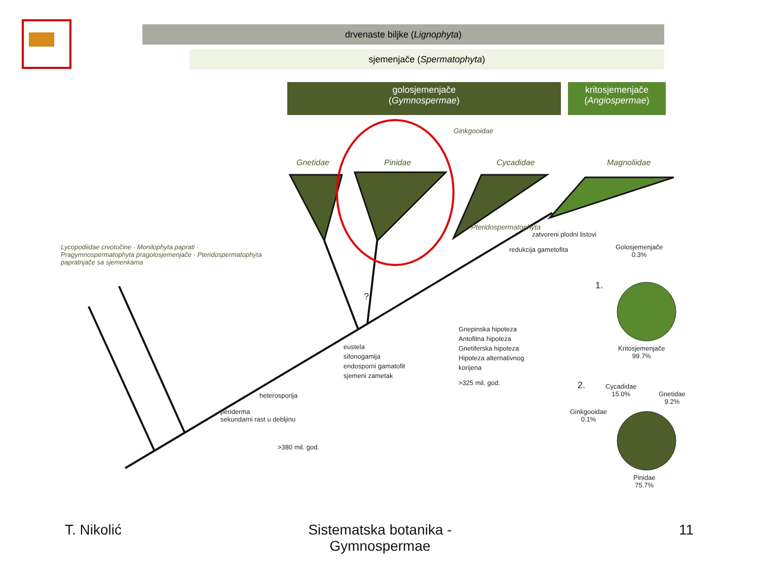drvenaste biljke (Lignophyta)
sjemenjače (Spermatophyta)
golosjemenjače
(Gymnospermae)
kritosjemenjače
(Angiospermae)
Gnetidae Pinidae Cycadidae Magnoliidae
Ginkgooidae
Pteridospermatophyta
Lycopodiidae crvotočine · Monilophyta paprati · Pragymnospermatophyta pragolosjemenjače · Pteridospermatophyta papratnjače sa sjemenkama
zatvoreni plodni listovi
redukcija gametofita
eustela
sifonogamija
endosporni gamatofit
sjemeni zametak
heterosporija
periderma
sekundarni rast u debljinu
>380 mil. god.
Gnepinska hipoteza
Antofitna hipoteza
Gnetiferska hipoteza
Hipoteza alternativnog
korijena
>325 mil. god.
?
Golosjemenjače
0.3%
1.
Kritosjemenjače
99.7%
2.
Cycadidae
15.0%
Gnetidae
9.2%
Ginkgooidae
0.1%
Pinidae
75.7%
T. Nikolić
Sistematska botanika - Gymnospermae
11